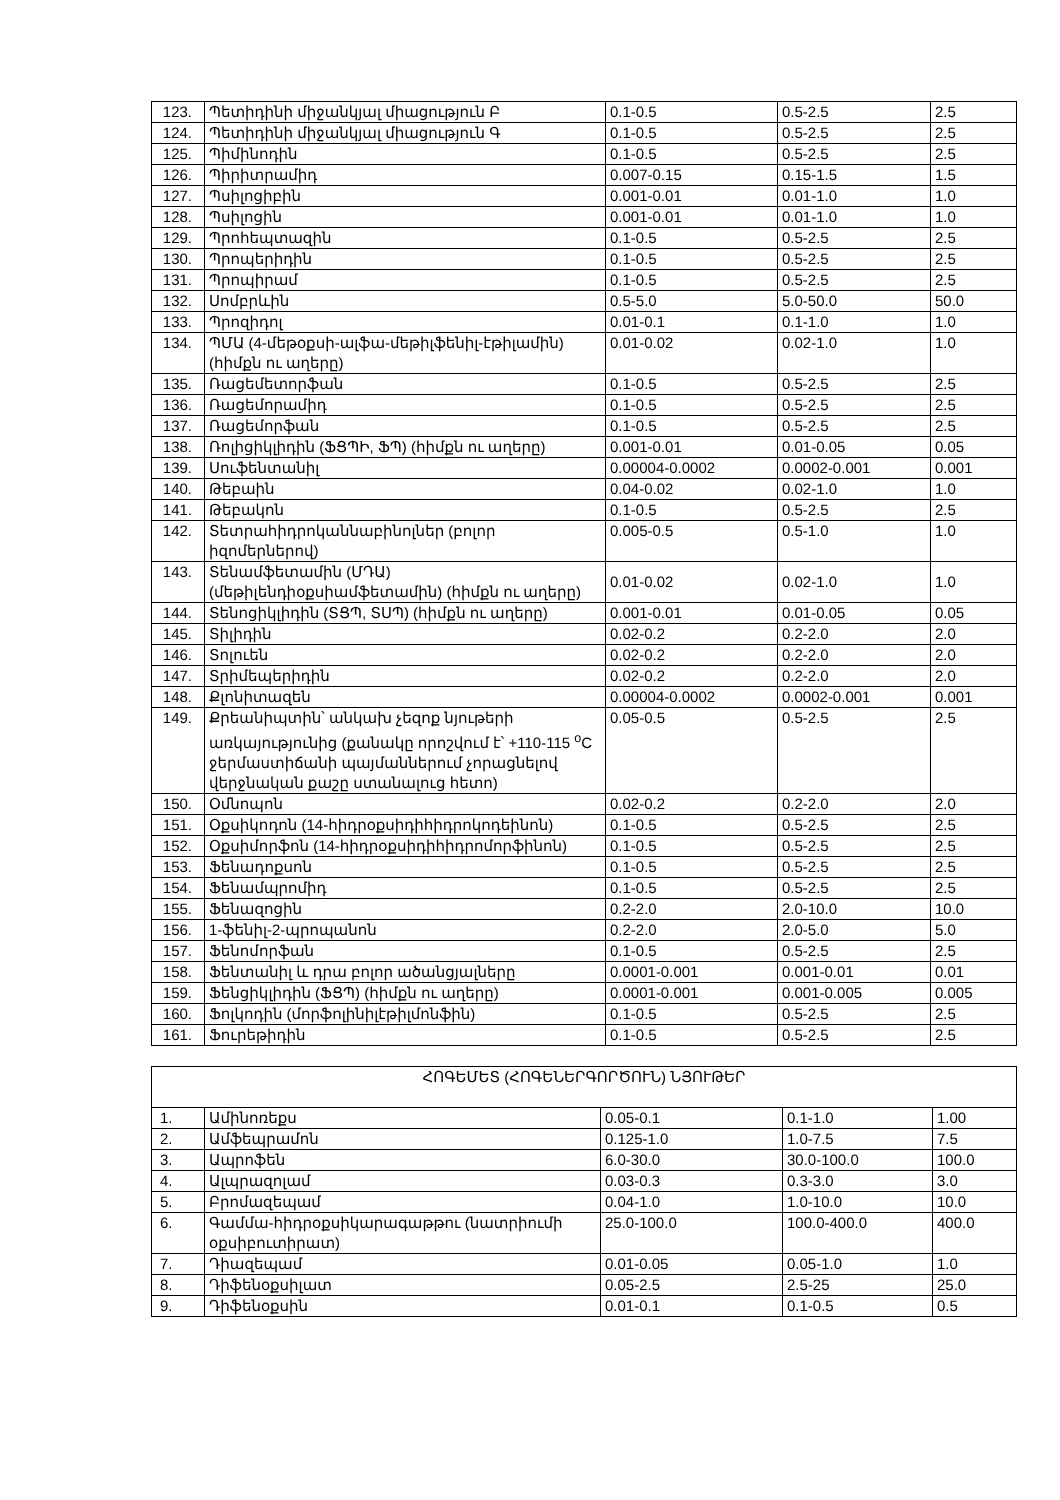| 123. | Պետիդինի միջանկյալ միացություն Բ | 0.1-0.5 | 0.5-2.5 | 2.5 |
| 124. | Պետիդինի միջանկյալ միացություն Գ | 0.1-0.5 | 0.5-2.5 | 2.5 |
| 125. | Պիմինոդին | 0.1-0.5 | 0.5-2.5 | 2.5 |
| 126. | Պիրիտրամիդ | 0.007-0.15 | 0.15-1.5 | 1.5 |
| 127. | Պսիլոցիբին | 0.001-0.01 | 0.01-1.0 | 1.0 |
| 128. | Պսիլոցին | 0.001-0.01 | 0.01-1.0 | 1.0 |
| 129. | Պրոհեպտազին | 0.1-0.5 | 0.5-2.5 | 2.5 |
| 130. | Պրոպերիդին | 0.1-0.5 | 0.5-2.5 | 2.5 |
| 131. | Պրոպիրամ | 0.1-0.5 | 0.5-2.5 | 2.5 |
| 132. | Սոմբրևին | 0.5-5.0 | 5.0-50.0 | 50.0 |
| 133. | Պրոզիդոլ | 0.01-0.1 | 0.1-1.0 | 1.0 |
| 134. | ՊՄԱ (4-մեթօքսի-ալֆա-մեթիլֆենիլ-էթիլամին) (հիմքն ու աղերը) | 0.01-0.02 | 0.02-1.0 | 1.0 |
| 135. | Ռացեմետորֆան | 0.1-0.5 | 0.5-2.5 | 2.5 |
| 136. | Ռացեմորամիդ | 0.1-0.5 | 0.5-2.5 | 2.5 |
| 137. | Ռացեմորֆան | 0.1-0.5 | 0.5-2.5 | 2.5 |
| 138. | Ռոլիցիկլիդին (ՖՑՊԻ, ՖՊ) (հիմքն ու աղերը) | 0.001-0.01 | 0.01-0.05 | 0.05 |
| 139. | Սուֆենտանիլ | 0.00004-0.0002 | 0.0002-0.001 | 0.001 |
| 140. | Թեբաին | 0.04-0.02 | 0.02-1.0 | 1.0 |
| 141. | Թեբակոն | 0.1-0.5 | 0.5-2.5 | 2.5 |
| 142. | Տետրահիդրոկաննաբինոլներ (բոլոր իզոմերներով) | 0.005-0.5 | 0.5-1.0 | 1.0 |
| 143. | Տենամֆետամին (ՄԴԱ) (մեթիլենդիօքսիամֆետամին) (հիմքն ու աղերը) | 0.01-0.02 | 0.02-1.0 | 1.0 |
| 144. | Տենոցիկլիդին (ՏՑՊ, ՏՍՊ) (հիմքն ու աղերը) | 0.001-0.01 | 0.01-0.05 | 0.05 |
| 145. | Տիլիդին | 0.02-0.2 | 0.2-2.0 | 2.0 |
| 146. | Տոլուեն | 0.02-0.2 | 0.2-2.0 | 2.0 |
| 147. | Տրիմեպերիդին | 0.02-0.2 | 0.2-2.0 | 2.0 |
| 148. | Քլոնիտազեն | 0.00004-0.0002 | 0.0002-0.001 | 0.001 |
| 149. | Քրեանիպտին՝ անկախ չեզոք նյութերի առկայությունից (քանակը որոշվում է՝ +110-115 <sup>o</sup>C ջերմաստիճանի պայմաններում չորացնելով վերջնական քաշը ստանալուց հետո) | 0.05-0.5 | 0.5-2.5 | 2.5 |
| 150. | Օմնոպոն | 0.02-0.2 | 0.2-2.0 | 2.0 |
| 151. | Օքսիկոդոն (14-հիդրօքսիդիհիդրոկոդեինոն) | 0.1-0.5 | 0.5-2.5 | 2.5 |
| 152. | Օքսիմորֆոն (14-հիդրօքսիդիհիդրոմորֆինոն) | 0.1-0.5 | 0.5-2.5 | 2.5 |
| 153. | Ֆենադոքսոն | 0.1-0.5 | 0.5-2.5 | 2.5 |
| 154. | Ֆենամպրոմիդ | 0.1-0.5 | 0.5-2.5 | 2.5 |
| 155. | Ֆենազոցին | 0.2-2.0 | 2.0-10.0 | 10.0 |
| 156. | 1-ֆենիլ-2-պրոպանոն | 0.2-2.0 | 2.0-5.0 | 5.0 |
| 157. | Ֆենոմորֆան | 0.1-0.5 | 0.5-2.5 | 2.5 |
| 158. | Ֆենտանիլ և դրա բոլոր ածանցյալները | 0.0001-0.001 | 0.001-0.01 | 0.01 |
| 159. | Ֆենցիկլիդին (ՖՑՊ) (հիմքն ու աղերը) | 0.0001-0.001 | 0.001-0.005 | 0.005 |
| 160. | Ֆոլկոդին (մորֆոլինիլէթիլմոնֆին) | 0.1-0.5 | 0.5-2.5 | 2.5 |
| 161. | Ֆուրեթիդին | 0.1-0.5 | 0.5-2.5 | 2.5 |
| ՀՈԳԵՄԵՏ (ՀՈԳԵՆԵՐԳՈՐԾՈՒՆ) ՆՅՈՒԹԵՐ | | | | |
| --- | --- | --- | --- | --- |
| 1. | Ամինոռեքս | 0.05-0.1 | 0.1-1.0 | 1.00 |
| 2. | Ամֆեպրամոն | 0.125-1.0 | 1.0-7.5 | 7.5 |
| 3. | Ապրոֆեն | 6.0-30.0 | 30.0-100.0 | 100.0 |
| 4. | Ալպրազոլամ | 0.03-0.3 | 0.3-3.0 | 3.0 |
| 5. | Բրոմազեպամ | 0.04-1.0 | 1.0-10.0 | 10.0 |
| 6. | Գամմա-հիդրօքսիկարագաթթու (նատրիումի օքսիբուտիրատ) | 25.0-100.0 | 100.0-400.0 | 400.0 |
| 7. | Դիազեպամ | 0.01-0.05 | 0.05-1.0 | 1.0 |
| 8. | Դիֆենօքսիլատ | 0.05-2.5 | 2.5-25 | 25.0 |
| 9. | Դիֆենօքսին | 0.01-0.1 | 0.1-0.5 | 0.5 |